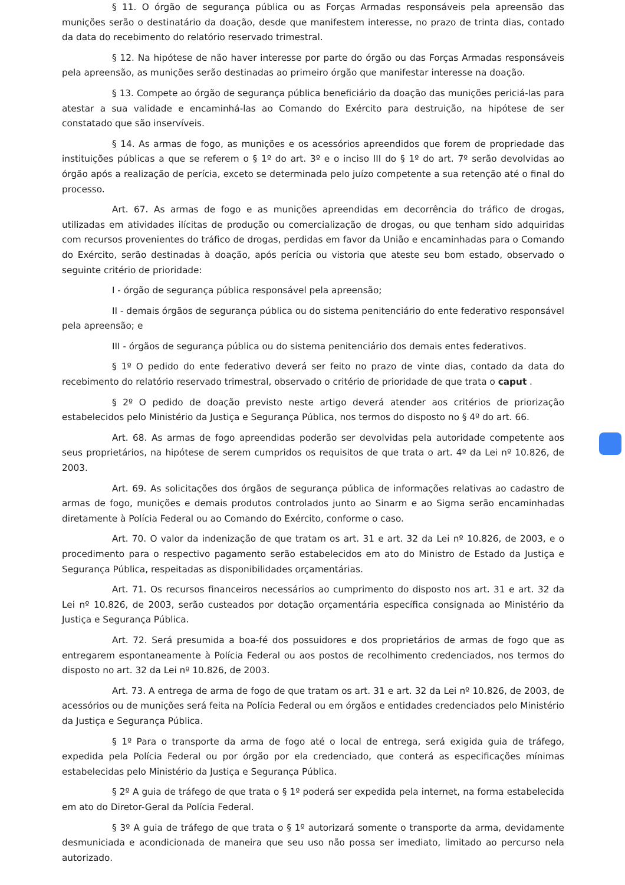§ 11. O órgão de segurança pública ou as Forças Armadas responsáveis pela apreensão das munições serão o destinatário da doação, desde que manifestem interesse, no prazo de trinta dias, contado da data do recebimento do relatório reservado trimestral.
§ 12. Na hipótese de não haver interesse por parte do órgão ou das Forças Armadas responsáveis pela apreensão, as munições serão destinadas ao primeiro órgão que manifestar interesse na doação.
§ 13. Compete ao órgão de segurança pública beneficiário da doação das munições periciá-las para atestar a sua validade e encaminhá-las ao Comando do Exército para destruição, na hipótese de ser constatado que são inservíveis.
§ 14. As armas de fogo, as munições e os acessórios apreendidos que forem de propriedade das instituições públicas a que se referem o § 1º do art. 3º e o inciso III do § 1º do art. 7º serão devolvidas ao órgão após a realização de perícia, exceto se determinada pelo juízo competente a sua retenção até o final do processo.
Art. 67. As armas de fogo e as munições apreendidas em decorrência do tráfico de drogas, utilizadas em atividades ilícitas de produção ou comercialização de drogas, ou que tenham sido adquiridas com recursos provenientes do tráfico de drogas, perdidas em favor da União e encaminhadas para o Comando do Exército, serão destinadas à doação, após perícia ou vistoria que ateste seu bom estado, observado o seguinte critério de prioridade:
I - órgão de segurança pública responsável pela apreensão;
II - demais órgãos de segurança pública ou do sistema penitenciário do ente federativo responsável pela apreensão; e
III - órgãos de segurança pública ou do sistema penitenciário dos demais entes federativos.
§ 1º O pedido do ente federativo deverá ser feito no prazo de vinte dias, contado da data do recebimento do relatório reservado trimestral, observado o critério de prioridade de que trata o caput .
§ 2º O pedido de doação previsto neste artigo deverá atender aos critérios de priorização estabelecidos pelo Ministério da Justiça e Segurança Pública, nos termos do disposto no § 4º do art. 66.
Art. 68. As armas de fogo apreendidas poderão ser devolvidas pela autoridade competente aos seus proprietários, na hipótese de serem cumpridos os requisitos de que trata o art. 4º da Lei nº 10.826, de 2003.
Art. 69. As solicitações dos órgãos de segurança pública de informações relativas ao cadastro de armas de fogo, munições e demais produtos controlados junto ao Sinarm e ao Sigma serão encaminhadas diretamente à Polícia Federal ou ao Comando do Exército, conforme o caso.
Art. 70. O valor da indenização de que tratam os art. 31 e art. 32 da Lei nº 10.826, de 2003, e o procedimento para o respectivo pagamento serão estabelecidos em ato do Ministro de Estado da Justiça e Segurança Pública, respeitadas as disponibilidades orçamentárias.
Art. 71. Os recursos financeiros necessários ao cumprimento do disposto nos art. 31 e art. 32 da Lei nº 10.826, de 2003, serão custeados por dotação orçamentária específica consignada ao Ministério da Justiça e Segurança Pública.
Art. 72. Será presumida a boa-fé dos possuidores e dos proprietários de armas de fogo que as entregarem espontaneamente à Polícia Federal ou aos postos de recolhimento credenciados, nos termos do disposto no art. 32 da Lei nº 10.826, de 2003.
Art. 73. A entrega de arma de fogo de que tratam os art. 31 e art. 32 da Lei nº 10.826, de 2003, de acessórios ou de munições será feita na Polícia Federal ou em órgãos e entidades credenciados pelo Ministério da Justiça e Segurança Pública.
§ 1º Para o transporte da arma de fogo até o local de entrega, será exigida guia de tráfego, expedida pela Polícia Federal ou por órgão por ela credenciado, que conterá as especificações mínimas estabelecidas pelo Ministério da Justiça e Segurança Pública.
§ 2º A guia de tráfego de que trata o § 1º poderá ser expedida pela internet, na forma estabelecida em ato do Diretor-Geral da Polícia Federal.
§ 3º A guia de tráfego de que trata o § 1º autorizará somente o transporte da arma, devidamente desmuniciada e acondicionada de maneira que seu uso não possa ser imediato, limitado ao percurso nela autorizado.